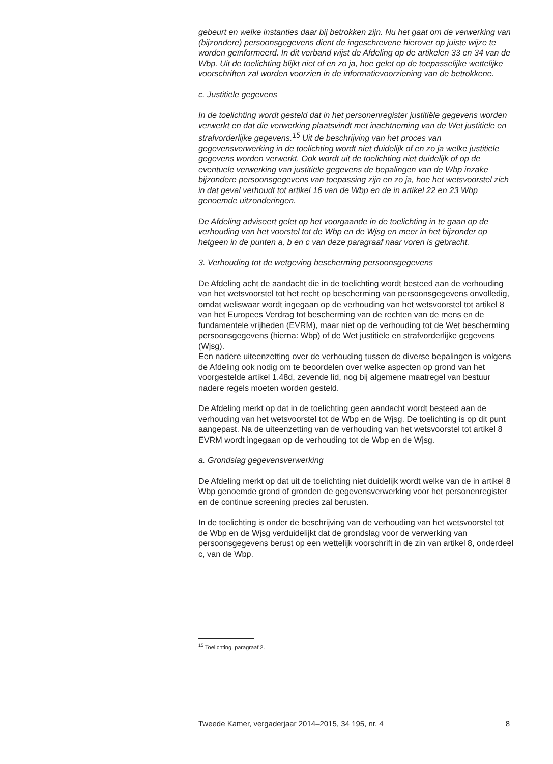gebeurt en welke instanties daar bij betrokken zijn. Nu het gaat om de verwerking van (bijzondere) persoonsgegevens dient de ingeschrevene hierover op juiste wijze te worden geïnformeerd. In dit verband wijst de Afdeling op de artikelen 33 en 34 van de Wbp. Uit de toelichting blijkt niet of en zo ja, hoe gelet op de toepasselijke wettelijke voorschriften zal worden voorzien in de informatievoorziening van de betrokkene.
c. Justitiële gegevens
In de toelichting wordt gesteld dat in het personenregister justitiële gegevens worden verwerkt en dat die verwerking plaatsvindt met inachtneming van de Wet justitiële en strafvorderlijke gegevens.<sup>15</sup> Uit de beschrijving van het proces van gegevensverwerking in de toelichting wordt niet duidelijk of en zo ja welke justitiële gegevens worden verwerkt. Ook wordt uit de toelichting niet duidelijk of op de eventuele verwerking van justitiële gegevens de bepalingen van de Wbp inzake bijzondere persoonsgegevens van toepassing zijn en zo ja, hoe het wetsvoorstel zich in dat geval verhoudt tot artikel 16 van de Wbp en de in artikel 22 en 23 Wbp genoemde uitzonderingen.
De Afdeling adviseert gelet op het voorgaande in de toelichting in te gaan op de verhouding van het voorstel tot de Wbp en de Wjsg en meer in het bijzonder op hetgeen in de punten a, b en c van deze paragraaf naar voren is gebracht.
3. Verhouding tot de wetgeving bescherming persoonsgegevens
De Afdeling acht de aandacht die in de toelichting wordt besteed aan de verhouding van het wetsvoorstel tot het recht op bescherming van persoonsgegevens onvolledig, omdat weliswaar wordt ingegaan op de verhouding van het wetsvoorstel tot artikel 8 van het Europees Verdrag tot bescherming van de rechten van de mens en de fundamentele vrijheden (EVRM), maar niet op de verhouding tot de Wet bescherming persoonsgegevens (hierna: Wbp) of de Wet justitiële en strafvorderlijke gegevens (Wjsg).
Een nadere uiteenzetting over de verhouding tussen de diverse bepalingen is volgens de Afdeling ook nodig om te beoordelen over welke aspecten op grond van het voorgestelde artikel 1.48d, zevende lid, nog bij algemene maatregel van bestuur nadere regels moeten worden gesteld.
De Afdeling merkt op dat in de toelichting geen aandacht wordt besteed aan de verhouding van het wetsvoorstel tot de Wbp en de Wjsg. De toelichting is op dit punt aangepast. Na de uiteenzetting van de verhouding van het wetsvoorstel tot artikel 8 EVRM wordt ingegaan op de verhouding tot de Wbp en de Wjsg.
a. Grondslag gegevensverwerking
De Afdeling merkt op dat uit de toelichting niet duidelijk wordt welke van de in artikel 8 Wbp genoemde grond of gronden de gegevensverwerking voor het personenregister en de continue screening precies zal berusten.
In de toelichting is onder de beschrijving van de verhouding van het wetsvoorstel tot de Wbp en de Wjsg verduidelijkt dat de grondslag voor de verwerking van persoonsgegevens berust op een wettelijk voorschrift in de zin van artikel 8, onderdeel c, van de Wbp.
<sup>15</sup> Toelichting, paragraaf 2.
Tweede Kamer, vergaderjaar 2014–2015, 34 195, nr. 4 8